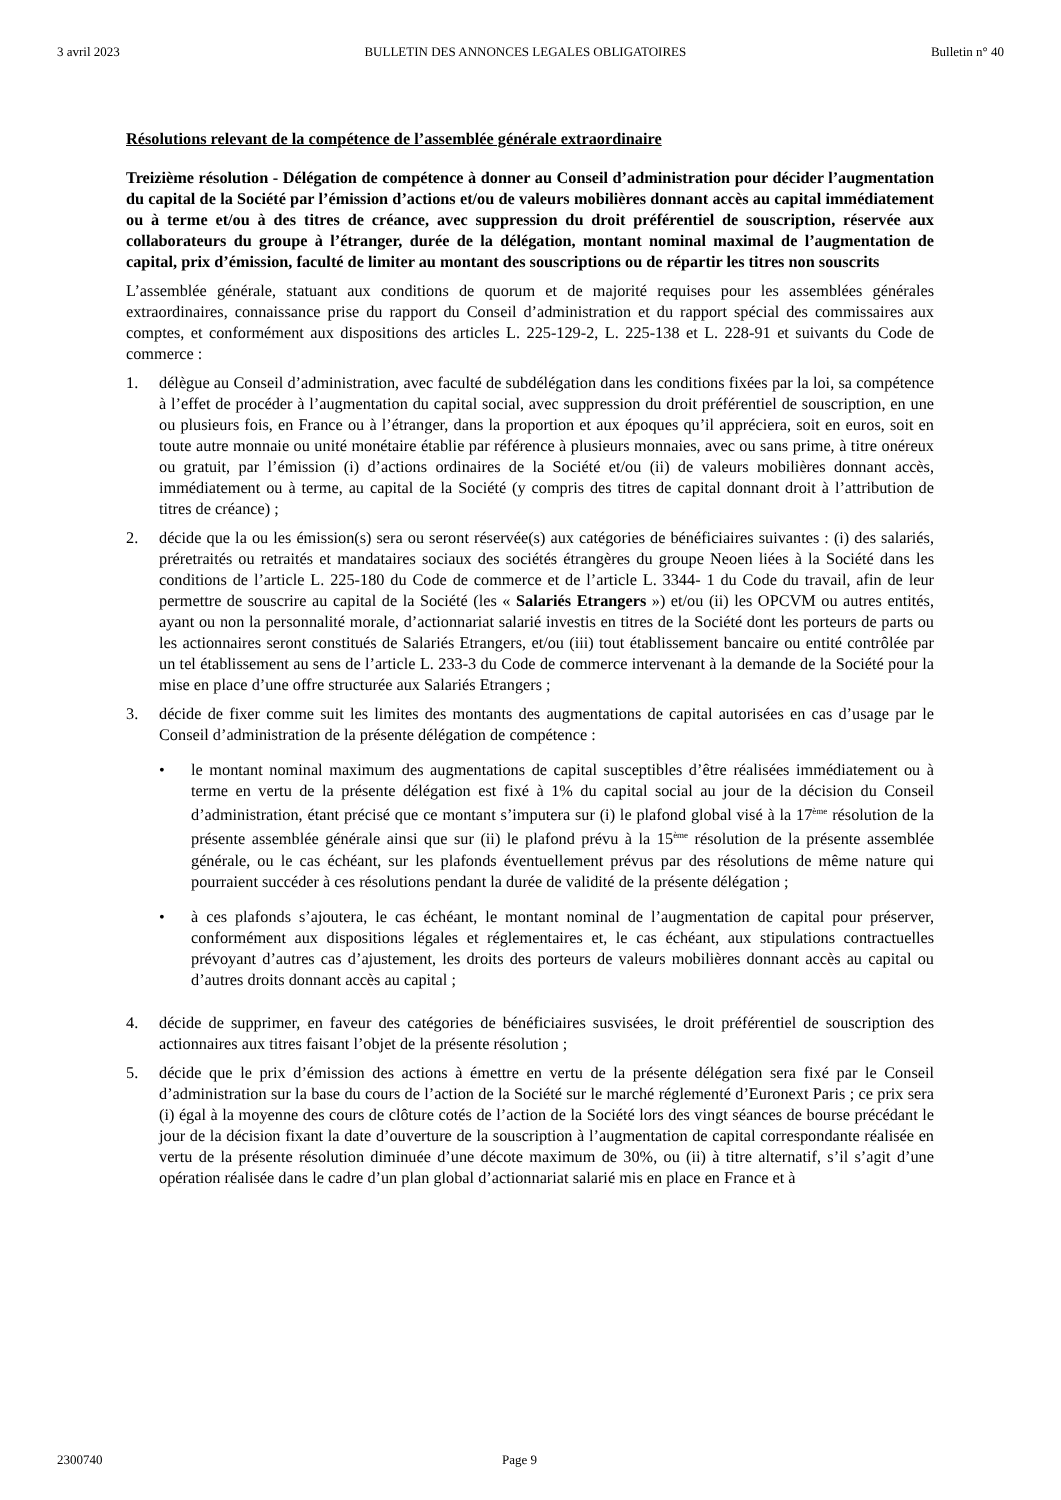3 avril 2023 BULLETIN DES ANNONCES LEGALES OBLIGATOIRES Bulletin n° 40
Résolutions relevant de la compétence de l’assemblée générale extraordinaire
Treizième résolution - Délégation de compétence à donner au Conseil d’administration pour décider l’augmentation du capital de la Société par l’émission d’actions et/ou de valeurs mobilières donnant accès au capital immédiatement ou à terme et/ou à des titres de créance, avec suppression du droit préférentiel de souscription, réservée aux collaborateurs du groupe à l’étranger, durée de la délégation, montant nominal maximal de l’augmentation de capital, prix d’émission, faculté de limiter au montant des souscriptions ou de répartir les titres non souscrits
L’assemblée générale, statuant aux conditions de quorum et de majorité requises pour les assemblées générales extraordinaires, connaissance prise du rapport du Conseil d’administration et du rapport spécial des commissaires aux comptes, et conformément aux dispositions des articles L. 225-129-2, L. 225-138 et L. 228-91 et suivants du Code de commerce :
1. délègue au Conseil d’administration, avec faculté de subdélégation dans les conditions fixées par la loi, sa compétence à l’effet de procéder à l’augmentation du capital social, avec suppression du droit préférentiel de souscription, en une ou plusieurs fois, en France ou à l’étranger, dans la proportion et aux époques qu’il appréciera, soit en euros, soit en toute autre monnaie ou unité monétaire établie par référence à plusieurs monnaies, avec ou sans prime, à titre onéreux ou gratuit, par l’émission (i) d’actions ordinaires de la Société et/ou (ii) de valeurs mobilières donnant accès, immédiatement ou à terme, au capital de la Société (y compris des titres de capital donnant droit à l’attribution de titres de créance) ;
2. décide que la ou les émission(s) sera ou seront réservée(s) aux catégories de bénéficiaires suivantes : (i) des salariés, préretraités ou retraités et mandataires sociaux des sociétés étrangères du groupe Neoen liées à la Société dans les conditions de l’article L. 225-180 du Code de commerce et de l’article L. 3344- 1 du Code du travail, afin de leur permettre de souscrire au capital de la Société (les « Salariés Etrangers ») et/ou (ii) les OPCVM ou autres entités, ayant ou non la personnalité morale, d’actionnariat salarié investis en titres de la Société dont les porteurs de parts ou les actionnaires seront constitués de Salariés Etrangers, et/ou (iii) tout établissement bancaire ou entité contrôlée par un tel établissement au sens de l’article L. 233-3 du Code de commerce intervenant à la demande de la Société pour la mise en place d’une offre structurée aux Salariés Etrangers ;
3. décide de fixer comme suit les limites des montants des augmentations de capital autorisées en cas d’usage par le Conseil d’administration de la présente délégation de compétence :
• le montant nominal maximum des augmentations de capital susceptibles d’être réalisées immédiatement ou à terme en vertu de la présente délégation est fixé à 1% du capital social au jour de la décision du Conseil d’administration, étant précisé que ce montant s’imputera sur (i) le plafond global visé à la 17<sup>ème</sup> résolution de la présente assemblée générale ainsi que sur (ii) le plafond prévu à la 15<sup>ème</sup> résolution de la présente assemblée générale, ou le cas échéant, sur les plafonds éventuellement prévus par des résolutions de même nature qui pourraient succéder à ces résolutions pendant la durée de validité de la présente délégation ;
• à ces plafonds s’ajoutera, le cas échéant, le montant nominal de l’augmentation de capital pour préserver, conformément aux dispositions légales et réglementaires et, le cas échéant, aux stipulations contractuelles prévoyant d’autres cas d’ajustement, les droits des porteurs de valeurs mobilières donnant accès au capital ou d’autres droits donnant accès au capital ;
4. décide de supprimer, en faveur des catégories de bénéficiaires susvisées, le droit préférentiel de souscription des actionnaires aux titres faisant l’objet de la présente résolution ;
5. décide que le prix d’émission des actions à émettre en vertu de la présente délégation sera fixé par le Conseil d’administration sur la base du cours de l’action de la Société sur le marché réglementé d’Euronext Paris ; ce prix sera (i) égal à la moyenne des cours de clôture cotés de l’action de la Société lors des vingt séances de bourse précédant le jour de la décision fixant la date d’ouverture de la souscription à l’augmentation de capital correspondante réalisée en vertu de la présente résolution diminuée d’une décote maximum de 30%, ou (ii) à titre alternatif, s’il s’agit d’une opération réalisée dans le cadre d’un plan global d’actionnariat salarié mis en place en France et à
2300740 Page 9